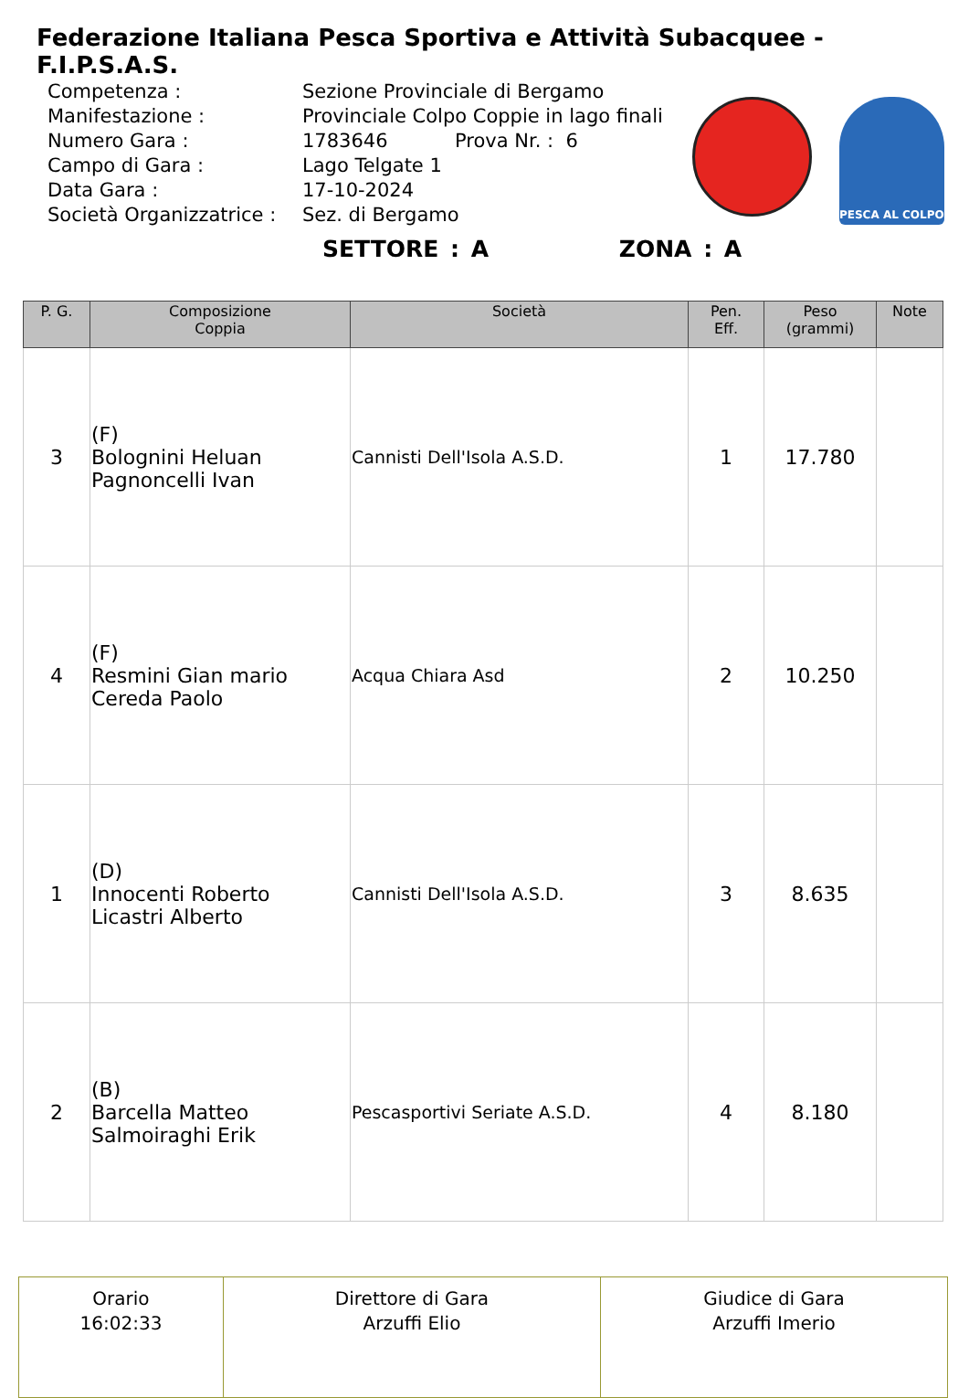Federazione Italiana Pesca Sportiva e Attività Subacquee - F.I.P.S.A.S.
| Competenza : | Sezione Provinciale di Bergamo |
| Manifestazione : | Provinciale Colpo Coppie in lago finali |
| Numero Gara : | 1783646 Prova Nr. : 6 |
| Campo di Gara : | Lago Telgate 1 |
| Data Gara : | 17-10-2024 |
| Società Organizzatrice : | Sez. di Bergamo |
PESCA AL COLPO
SETTORE : A ZONA : A
| P. G. | Composizione Coppia | Società | Pen. Eff. | Peso (grammi) | Note |
| --- | --- | --- | --- | --- | --- |
| 3 | (F) Bolognini Heluan Pagnoncelli Ivan | Cannisti Dell'Isola A.S.D. | 1 | 17.780 | |
| 4 | (F) Resmini Gian mario Cereda Paolo | Acqua Chiara Asd | 2 | 10.250 | |
| 1 | (D) Innocenti Roberto Licastri Alberto | Cannisti Dell'Isola A.S.D. | 3 | 8.635 | |
| 2 | (B) Barcella Matteo Salmoiraghi Erik | Pescasportivi Seriate A.S.D. | 4 | 8.180 | |
| Orario 16:02:33 | Direttore di Gara Arzuffi Elio | Giudice di Gara Arzuffi Imerio |